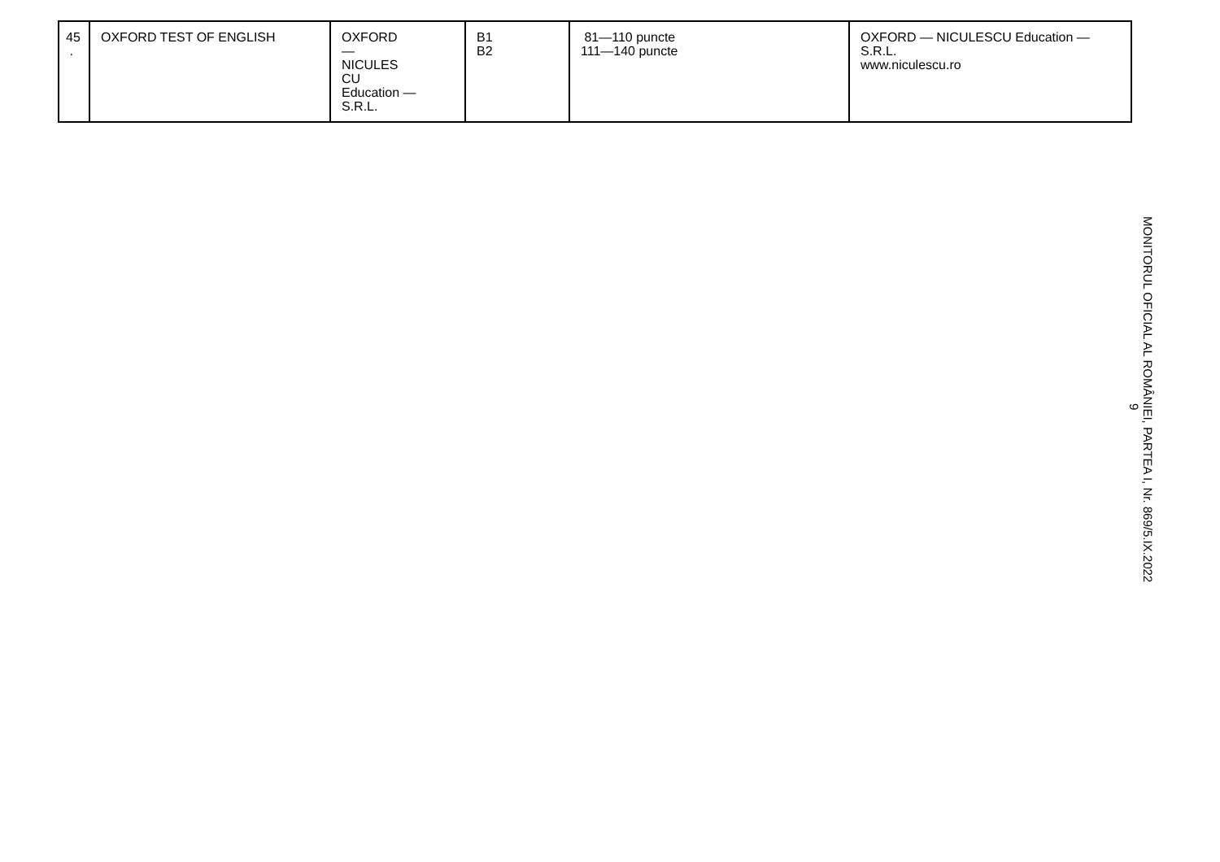| 45 . | OXFORD TEST OF ENGLISH | OXFORD — NICULES CU Education — S.R.L. | B1 B2 | 81—110 puncte 111—140 puncte | OXFORD — NICULESCU Education — S.R.L. www.niculescu.ro |
MONITORUL OFICIAL AL ROMÂNIEI, PARTEA I, Nr. 869/5.IX.2022
9